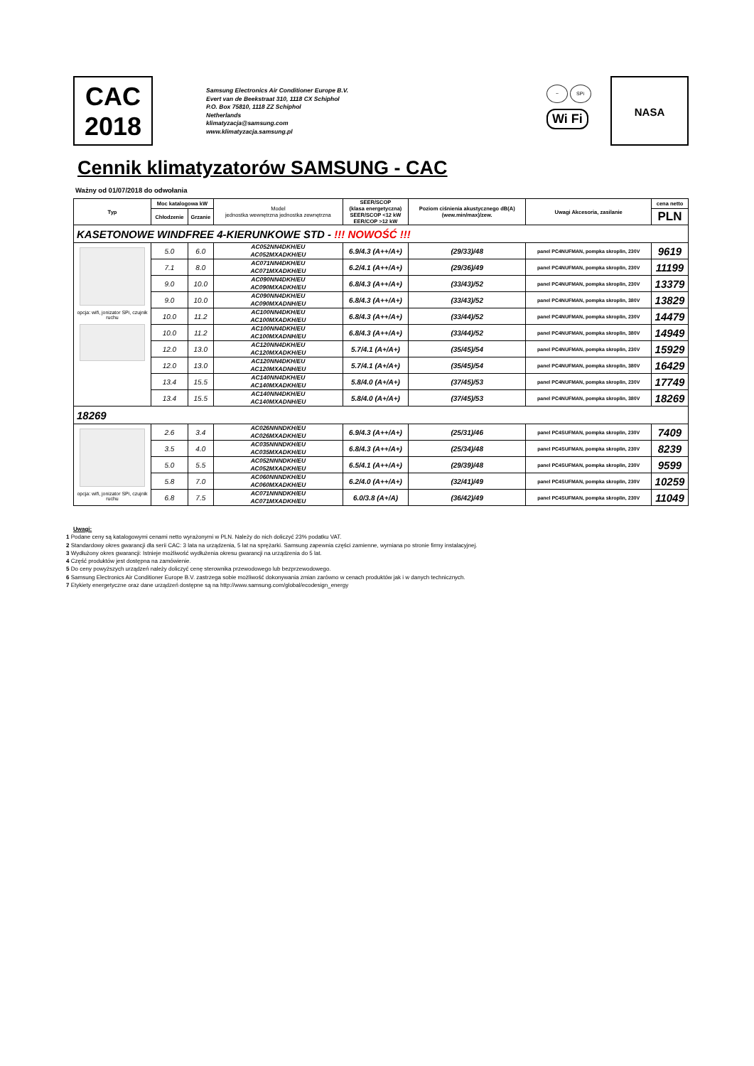CAC
2018
Samsung Electronics Air Conditioner Europe B.V.
Evert van de Beekstraat 310, 1118 CX Schiphol
P.O. Box 75810, 1118 ZZ Schiphol
Netherlands
klimatyzacja@samsung.com
www.klimatyzacja.samsung.pl
~ SPi
Wi Fi
NASA
Cennik klimatyzatorów SAMSUNG - CAC
Ważny od 01/07/2018 do odwołania
| Typ | Moc katalogowa kW | | Model jednostka wewnętrzna jednostka zewnętrzna | SEER/SCOP (klasa energetyczna) SEER/SCOP <12 kW EER/COP >12 kW | Poziom ciśnienia akustycznego dB(A) (wew.min/max)/zew. | Uwagi Akcesoria, zasilanie | cena netto |
| --- | --- | --- | --- | --- | --- | --- | --- |
| | Chłodzenie | Grzanie | | | | | PLN |
| KASETONOWE WINDFREE 4-KIERUNKOWE STD - !!! NOWOŚĆ !!! | | | | | | | |
| opcja: wifi, jonizator SPi, czujnik ruchu | 5.0 | 6.0 | AC052NN4DKH/EU AC052MXADKH/EU | 6.9/4.3 (A++/A+) | (29/33)/48 | panel PC4NUFMAN, pompka skroplin, 230V | 9619 |
| | 7.1 | 8.0 | AC071NN4DKH/EU AC071MXADKH/EU | 6.2/4.1 (A++/A+) | (29/36)/49 | panel PC4NUFMAN, pompka skroplin, 230V | 11199 |
| | 9.0 | 10.0 | AC090NN4DKH/EU AC090MXADKH/EU | 6.8/4.3 (A++/A+) | (33/43)/52 | panel PC4NUFMAN, pompka skroplin, 230V | 13379 |
| | 9.0 | 10.0 | AC090NN4DKH/EU AC090MXADNH/EU | 6.8/4.3 (A++/A+) | (33/43)/52 | panel PC4NUFMAN, pompka skroplin, 380V | 13829 |
| | 10.0 | 11.2 | AC100NN4DKH/EU AC100MXADKH/EU | 6.8/4.3 (A++/A+) | (33/44)/52 | panel PC4NUFMAN, pompka skroplin, 230V | 14479 |
| | 10.0 | 11.2 | AC100NN4DKH/EU AC100MXADNH/EU | 6.8/4.3 (A++/A+) | (33/44)/52 | panel PC4NUFMAN, pompka skroplin, 380V | 14949 |
| | 12.0 | 13.0 | AC120NN4DKH/EU AC120MXADKH/EU | 5.7/4.1 (A+/A+) | (35/45)/54 | panel PC4NUFMAN, pompka skroplin, 230V | 15929 |
| | 12.0 | 13.0 | AC120NN4DKH/EU AC120MXADNH/EU | 5.7/4.1 (A+/A+) | (35/45)/54 | panel PC4NUFMAN, pompka skroplin, 380V | 16429 |
| | 13.4 | 15.5 | AC140NN4DKH/EU AC140MXADKH/EU | 5.8/4.0 (A+/A+) | (37/45)/53 | panel PC4NUFMAN, pompka skroplin, 230V | 17749 |
| | 13.4 | 15.5 | AC140NN4DKH/EU AC140MXADNH/EU | 5.8/4.0 (A+/A+) | (37/45)/53 | panel PC4NUFMAN, pompka skroplin, 380V | 18269 |
| 18269 | | | | | | | |
| opcja: wifi, jonizator SPi, czujnik ruchu | 2.6 | 3.4 | AC026NNNDKH/EU AC026MXADKH/EU | 6.9/4.3 (A++/A+) | (25/31)/46 | panel PC4SUFMAN, pompka skroplin, 230V | 7409 |
| | 3.5 | 4.0 | AC035NNNDKH/EU AC035MXADKH/EU | 6.8/4.3 (A++/A+) | (25/34)/48 | panel PC4SUFMAN, pompka skroplin, 230V | 8239 |
| | 5.0 | 5.5 | AC052NNNDKH/EU AC052MXADKH/EU | 6.5/4.1 (A++/A+) | (29/39)/48 | panel PC4SUFMAN, pompka skroplin, 230V | 9599 |
| | 5.8 | 7.0 | AC060NNNDKH/EU AC060MXADKH/EU | 6.2/4.0 (A++/A+) | (32/41)/49 | panel PC4SUFMAN, pompka skroplin, 230V | 10259 |
| | 6.8 | 7.5 | AC071NNNDKH/EU AC071MXADKH/EU | 6.0/3.8 (A+/A) | (36/42)/49 | panel PC4SUFMAN, pompka skroplin, 230V | 11049 |
Uwagi:
1 Podane ceny są katalogowymi cenami netto wyrażonymi w PLN. Należy do nich doliczyć 23% podatku VAT.
2 Standardowy okres gwarancji dla serii CAC: 3 lata na urządzenia, 5 lat na sprężarki. Samsung zapewnia części zamienne, wymiana po stronie firmy instalacyjnej.
3 Wydłużony okres gwarancji: Istnieje możliwość wydłużenia okresu gwarancji na urządzenia do 5 lat.
4 Część produktów jest dostępna na zamówienie.
5 Do ceny powyższych urządzeń należy doliczyć cenę sterownika przewodowego lub bezprzewodowego.
6 Samsung Electronics Air Conditioner Europe B.V. zastrzega sobie możliwość dokonywania zmian zarówno w cenach produktów jak i w danych technicznych.
7 Etykiety energetyczne oraz dane urządzeń dostępne są na http://www.samsung.com/global/ecodesign_energy